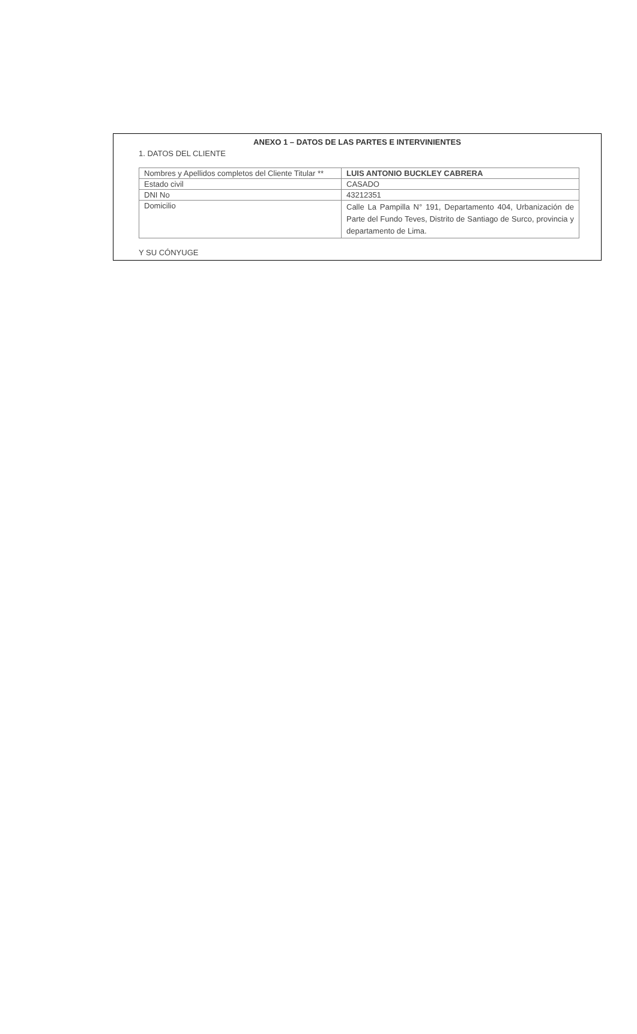ANEXO 1 – DATOS DE LAS PARTES E INTERVINIENTES
1. DATOS DEL CLIENTE
| Nombres y Apellidos completos del Cliente Titular ** | LUIS ANTONIO BUCKLEY CABRERA |
| Estado civil | CASADO |
| DNI No | 43212351 |
| Domicilio | Calle La Pampilla N° 191, Departamento 404, Urbanización de Parte del Fundo Teves, Distrito de Santiago de Surco, provincia y departamento de Lima. |
Y SU CÓNYUGE